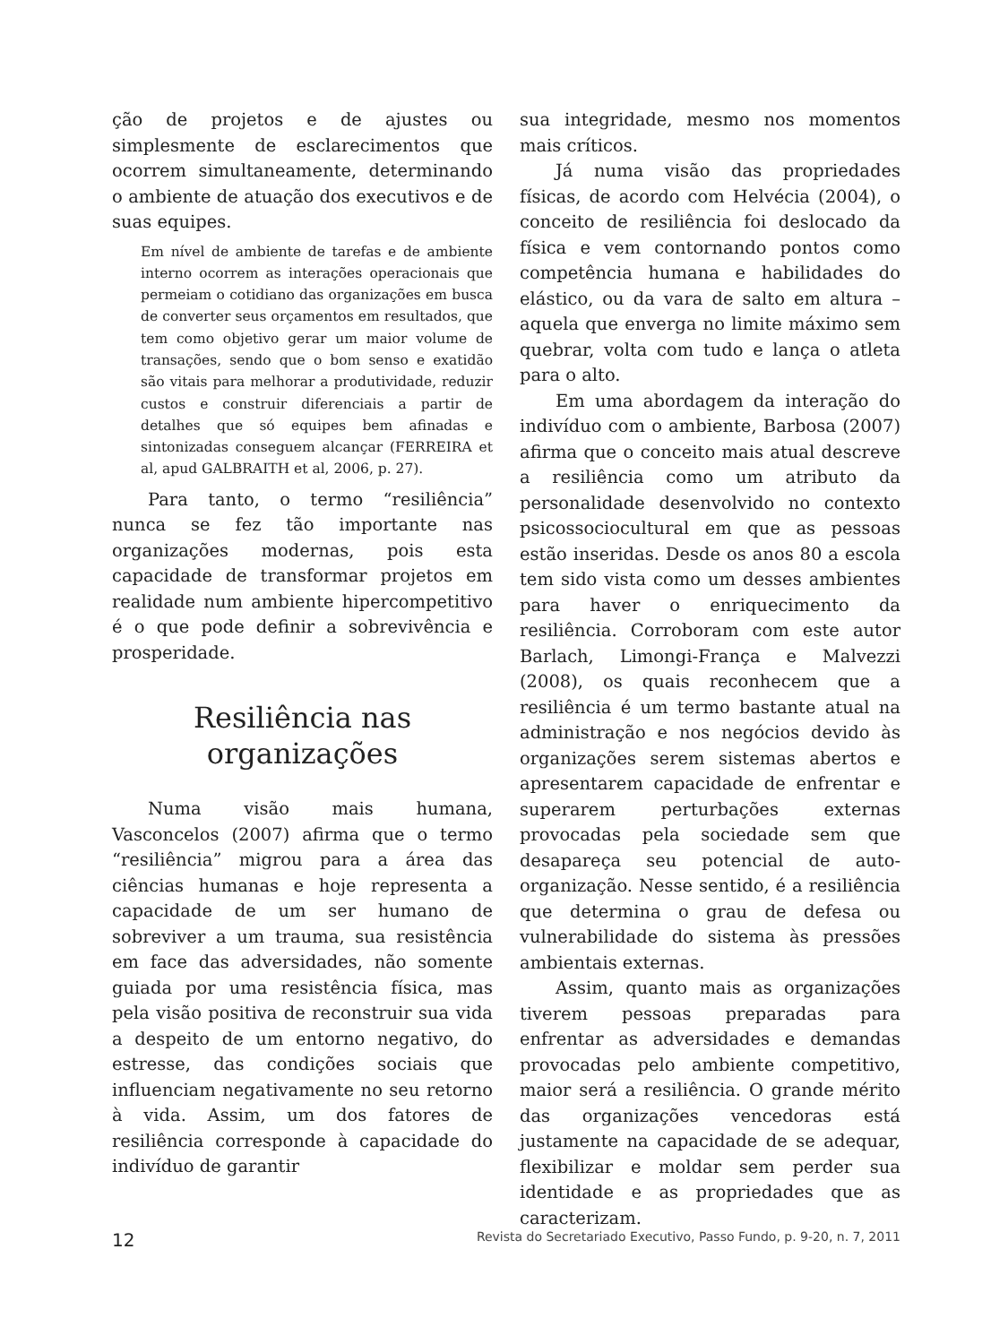ção de projetos e de ajustes ou simplesmente de esclarecimentos que ocorrem simultaneamente, determinando o ambiente de atuação dos executivos e de suas equipes.
Em nível de ambiente de tarefas e de ambiente interno ocorrem as interações operacionais que permeiam o cotidiano das organizações em busca de converter seus orçamentos em resultados, que tem como objetivo gerar um maior volume de transações, sendo que o bom senso e exatidão são vitais para melhorar a produtividade, reduzir custos e construir diferenciais a partir de detalhes que só equipes bem afinadas e sintonizadas conseguem alcançar (FERREIRA et al, apud GALBRAITH et al, 2006, p. 27).
Para tanto, o termo “resiliência” nunca se fez tão importante nas organizações modernas, pois esta capacidade de transformar projetos em realidade num ambiente hipercompetitivo é o que pode definir a sobrevivência e prosperidade.
Resiliência nas organizações
Numa visão mais humana, Vasconcelos (2007) afirma que o termo “resiliência” migrou para a área das ciências humanas e hoje representa a capacidade de um ser humano de sobreviver a um trauma, sua resistência em face das adversidades, não somente guiada por uma resistência física, mas pela visão positiva de reconstruir sua vida a despeito de um entorno negativo, do estresse, das condições sociais que influenciam negativamente no seu retorno à vida. Assim, um dos fatores de resiliência corresponde à capacidade do indivíduo de garantir
sua integridade, mesmo nos momentos mais críticos.
Já numa visão das propriedades físicas, de acordo com Helvécia (2004), o conceito de resiliência foi deslocado da física e vem contornando pontos como competência humana e habilidades do elástico, ou da vara de salto em altura – aquela que enverga no limite máximo sem quebrar, volta com tudo e lança o atleta para o alto.
Em uma abordagem da interação do indivíduo com o ambiente, Barbosa (2007) afirma que o conceito mais atual descreve a resiliência como um atributo da personalidade desenvolvido no contexto psicossociocultural em que as pessoas estão inseridas. Desde os anos 80 a escola tem sido vista como um desses ambientes para haver o enriquecimento da resiliência. Corroboram com este autor Barlach, Limongi-França e Malvezzi (2008), os quais reconhecem que a resiliência é um termo bastante atual na administração e nos negócios devido às organizações serem sistemas abertos e apresentarem capacidade de enfrentar e superarem perturbações externas provocadas pela sociedade sem que desapareça seu potencial de auto-organização. Nesse sentido, é a resiliência que determina o grau de defesa ou vulnerabilidade do sistema às pressões ambientais externas.
Assim, quanto mais as organizações tiverem pessoas preparadas para enfrentar as adversidades e demandas provocadas pelo ambiente competitivo, maior será a resiliência. O grande mérito das organizações vencedoras está justamente na capacidade de se adequar, flexibilizar e moldar sem perder sua identidade e as propriedades que as caracterizam.
12 Revista do Secretariado Executivo, Passo Fundo, p. 9-20, n. 7, 2011